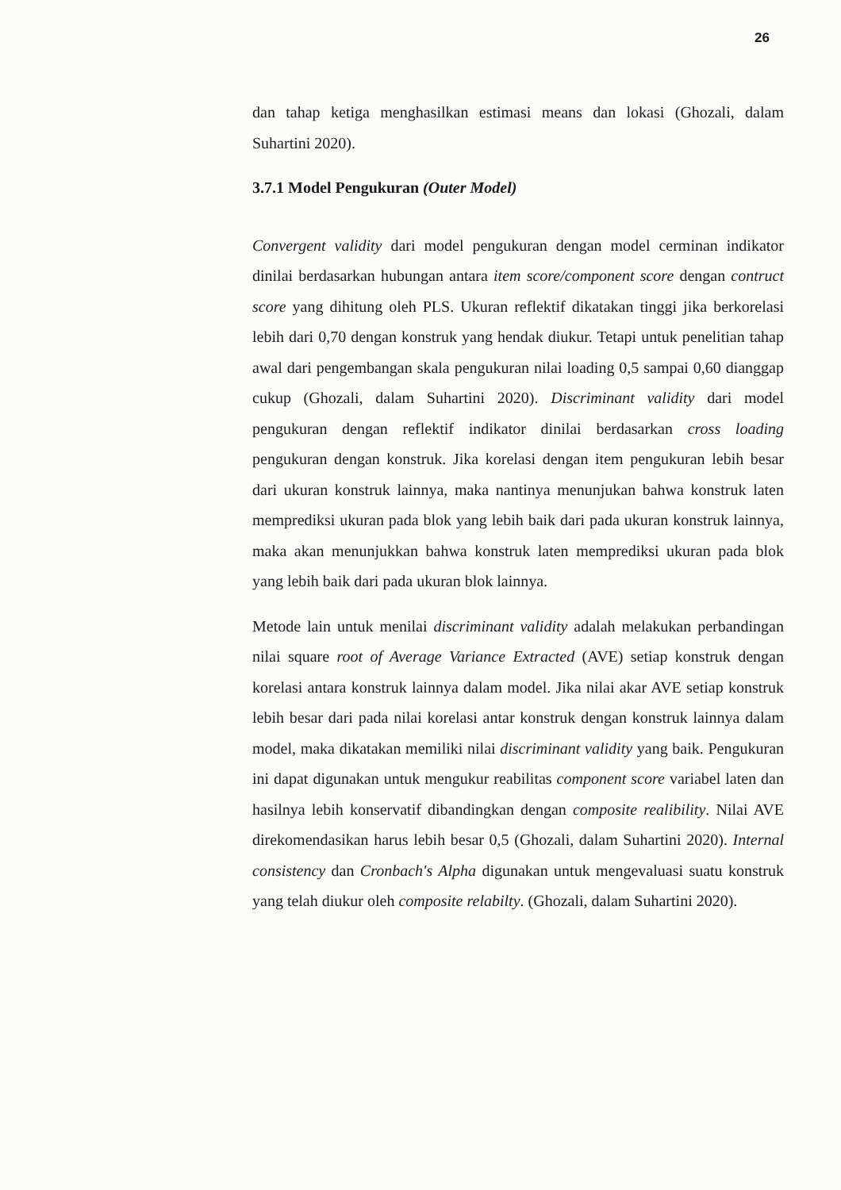26
dan tahap ketiga menghasilkan estimasi means dan lokasi (Ghozali, dalam Suhartini 2020).
3.7.1 Model Pengukuran (Outer Model)
Convergent validity dari model pengukuran dengan model cerminan indikator dinilai berdasarkan hubungan antara item score/component score dengan contruct score yang dihitung oleh PLS. Ukuran reflektif dikatakan tinggi jika berkorelasi lebih dari 0,70 dengan konstruk yang hendak diukur. Tetapi untuk penelitian tahap awal dari pengembangan skala pengukuran nilai loading 0,5 sampai 0,60 dianggap cukup (Ghozali, dalam Suhartini 2020). Discriminant validity dari model pengukuran dengan reflektif indikator dinilai berdasarkan cross loading pengukuran dengan konstruk. Jika korelasi dengan item pengukuran lebih besar dari ukuran konstruk lainnya, maka nantinya menunjukan bahwa konstruk laten memprediksi ukuran pada blok yang lebih baik dari pada ukuran konstruk lainnya, maka akan menunjukkan bahwa konstruk laten memprediksi ukuran pada blok yang lebih baik dari pada ukuran blok lainnya.
Metode lain untuk menilai discriminant validity adalah melakukan perbandingan nilai square root of Average Variance Extracted (AVE) setiap konstruk dengan korelasi antara konstruk lainnya dalam model. Jika nilai akar AVE setiap konstruk lebih besar dari pada nilai korelasi antar konstruk dengan konstruk lainnya dalam model, maka dikatakan memiliki nilai discriminant validity yang baik. Pengukuran ini dapat digunakan untuk mengukur reabilitas component score variabel laten dan hasilnya lebih konservatif dibandingkan dengan composite realibility. Nilai AVE direkomendasikan harus lebih besar 0,5 (Ghozali, dalam Suhartini 2020). Internal consistency dan Cronbach's Alpha digunakan untuk mengevaluasi suatu konstruk yang telah diukur oleh composite relabilty. (Ghozali, dalam Suhartini 2020).